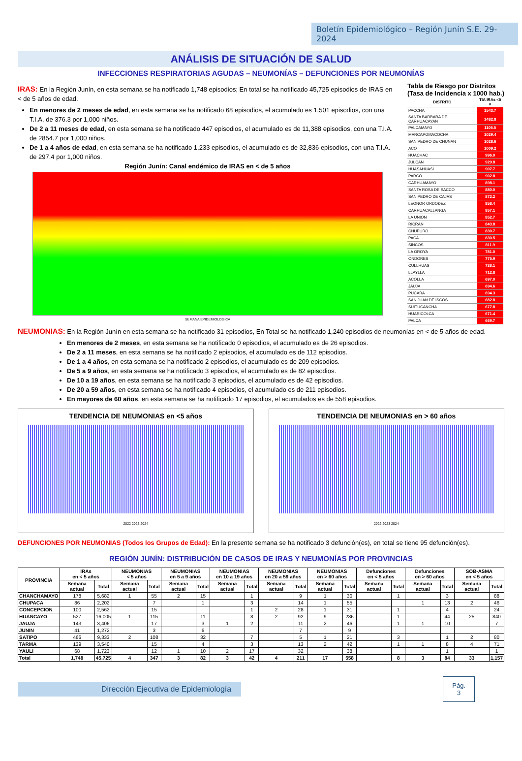Boletín Epidemiológico – Región Junín S.E. 29-2024
ANÁLISIS DE SITUACIÓN DE SALUD
INFECCIONES RESPIRATORIAS AGUDAS – NEUMONÍAS – DEFUNCIONES POR NEUMONÍAS
IRAS: En la Región Junín, en esta semana se ha notificado 1,748 episodios; En total se ha notificado 45,725 episodios de IRAS en < de 5 años de edad.
En menores de 2 meses de edad, en esta semana se ha notificado 68 episodios, el acumulado es 1,501 episodios, con una T.I.A. de 376.3 por 1,000 niños.
De 2 a 11 meses de edad, en esta semana se ha notificado 447 episodios, el acumulado es de 11,388 episodios, con una T.I.A. de 2854.7 por 1,000 niños.
De 1 a 4 años de edad, en esta semana se ha notificado 1,233 episodios, el acumulado es de 32,836 episodios, con una T.I.A. de 297.4 por 1,000 niños.
Región Junín: Canal endémico de IRAS en < de 5 años
SEMANA EPIDEMIOLOGICA
Tabla de Riesgo por Distritos
(Tasa de Incidencia x 1000 hab.)
| DISTRITO | TIA IRAs <5 a |
| --- | --- |
| PACCHA | 1543.7 |
| SANTA BARBARA DE CARHUACAYAN | 1482.8 |
| PALCAMAYO | 1105.5 |
| MARCAPOMACOCHA | 1029.4 |
| SAN PEDRO DE CHUNAN | 1028.6 |
| ACO | 1009.2 |
| HUACHAC | 996.0 |
| JULCAN | 929.8 |
| HUASAHUASI | 907.7 |
| PARCO | 902.8 |
| CARHUAMAYO | 898.1 |
| SANTA ROSA DE SACCO | 880.0 |
| SAN PEDRO DE CAJAS | 872.2 |
| LEONOR ORDOÐEZ | 858.4 |
| CARHUACALLANGA | 857.1 |
| LA UNION | 852.7 |
| RICRAN | 843.8 |
| CHUPURO | 830.7 |
| PACA | 830.5 |
| SINCOS | 811.9 |
| LA OROYA | 781.0 |
| ONDORES | 775.9 |
| CULLHUAS | 738.1 |
| LLAYLLA | 712.8 |
| ACOLLA | 697.0 |
| JAUJA | 694.6 |
| PUCARA | 694.3 |
| SAN JUAN DE ISCOS | 682.8 |
| SUITUCANCHA | 677.8 |
| HUARICOLCA | 671.4 |
| PALCA | 669.7 |
NEUMONIAS: En la Región Junín en esta semana se ha notificado 31 episodios, En Total se ha notificado 1,240 episodios de neumonías en < de 5 años de edad.
En menores de 2 meses, en esta semana se ha notificado 0 episodios, el acumulado es de 26 episodios.
De 2 a 11 meses, en esta semana se ha notificado 2 episodios, el acumulado es de 112 episodios.
De 1 a 4 años, en esta semana se ha notificado 2 episodios, el acumulado es de 209 episodios.
De 5 a 9 años, en esta semana se ha notificado 3 episodios, el acumulado es de 82 episodios.
De 10 a 19 años, en esta semana se ha notificado 3 episodios, el acumulado es de 42 episodios.
De 20 a 59 años, en esta semana se ha notificado 4 episodios, el acumulado es de 211 episodios.
En mayores de 60 años, en esta semana se ha notificado 17 episodios, el acumulados es de 558 episodios.
TENDENCIA DE NEUMONIAS en <5 años
2022 2023 2024
TENDENCIA DE NEUMONIAS en > 60 años
2022 2023 2024
DEFUNCIONES POR NEUMONIAS (Todos los Grupos de Edad): En la presente semana se ha notificado 3 defunción(es), en total se tiene 95 defunción(es).
REGIÓN JUNÍN: DISTRIBUCIÓN DE CASOS DE IRAS Y NEUMONÍAS POR PROVINCIAS
| PROVINCIA | IRAs en < 5 años | | NEUMONIAS < 5 años | | NEUMONIAS en 5 a 9 años | | NEUMONIAS en 10 a 19 años | | NEUMONIAS en 20 a 59 años | | NEUMONIAS en > 60 años | | Defunciones en < 5 años | | Defunciones en > 60 años | | SOB-ASMA en < 5 años | |
| --- | --- | --- | --- | --- | --- | --- | --- | --- | --- | --- | --- | --- | --- | --- | --- | --- | --- | --- |
| | Semana actual | Total | Semana actual | Total | Semana actual | Total | Semana actual | Total | Semana actual | Total | Semana actual | Total | Semana actual | Total | Semana actual | Total | Semana actual | Total |
| CHANCHAMAYO | 178 | 5,682 | 1 | 55 | 2 | 15 | | 1 | | 9 | 1 | 30 | | 1 | | 3 | | 88 |
| CHUPACA | 86 | 2,202 | | 7 | | 1 | | 3 | | 14 | 1 | 55 | | | 1 | 13 | 2 | 46 |
| CONCEPCION | 100 | 2,562 | | 15 | | | | 1 | 2 | 28 | 1 | 31 | | 1 | | 4 | | 24 |
| HUANCAYO | 527 | 16,005 | 1 | 115 | | 11 | | 8 | 2 | 92 | 9 | 286 | | 1 | | 44 | 25 | 840 |
| JAUJA | 143 | 3,406 | | 17 | | 3 | 1 | 2 | | 11 | 2 | 46 | | 1 | 1 | 10 | | 7 |
| JUNIN | 41 | 1,272 | | 3 | | 6 | | | | 7 | | 9 | | | | | | |
| SATIPO | 466 | 9,333 | 2 | 108 | | 32 | | 7 | | 5 | 1 | 21 | | 3 | | 1 | 2 | 80 |
| TARMA | 139 | 3,540 | | 15 | | 4 | | 3 | | 13 | 2 | 42 | | 1 | 1 | 8 | 4 | 71 |
| YAULI | 68 | 1,723 | | 12 | 1 | 10 | 2 | 17 | | 32 | | 38 | | | | 1 | | 1 |
| Total | 1,748 | 45,725 | 4 | 347 | 3 | 82 | 3 | 42 | 4 | 211 | 17 | 558 | | 8 | 3 | 84 | 33 | 1,157 |
Dirección Ejecutiva de Epidemiología
Pág.
3